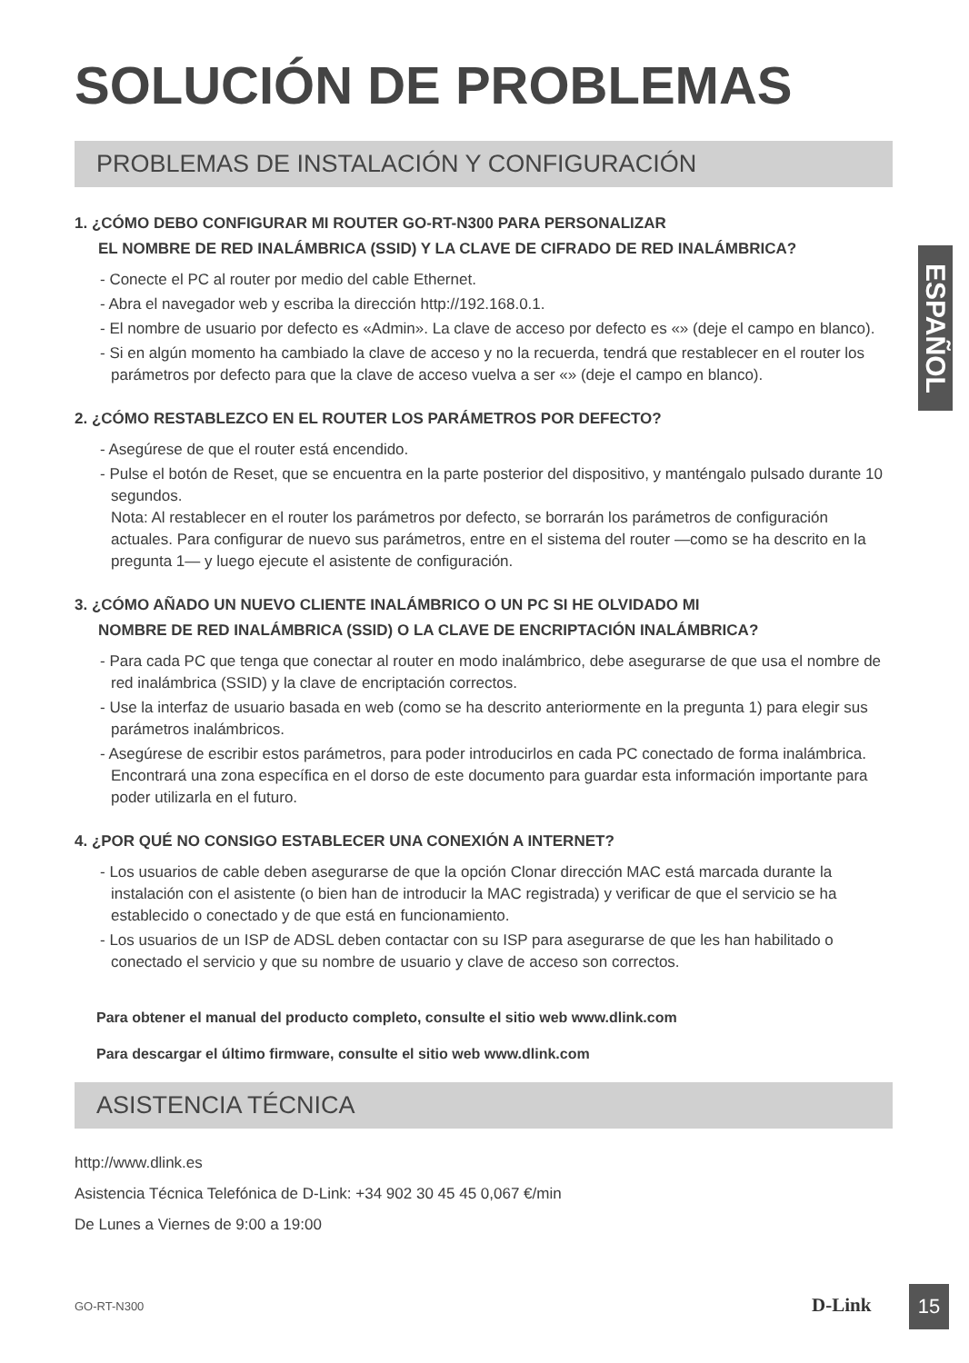ESPAÑOL
SOLUCIÓN DE PROBLEMAS
PROBLEMAS DE INSTALACIÓN Y CONFIGURACIÓN
1. ¿CÓMO DEBO CONFIGURAR MI ROUTER GO-RT-N300 PARA PERSONALIZAR
EL NOMBRE DE RED INALÁMBRICA (SSID) Y LA CLAVE DE CIFRADO DE RED INALÁMBRICA?
- Conecte el PC al router por medio del cable Ethernet.
- Abra el navegador web y escriba la dirección http://192.168.0.1.
- El nombre de usuario por defecto es «Admin». La clave de acceso por defecto es «» (deje el campo en blanco).
- Si en algún momento ha cambiado la clave de acceso y no la recuerda, tendrá que restablecer en el router los parámetros por defecto para que la clave de acceso vuelva a ser «» (deje el campo en blanco).
2. ¿CÓMO RESTABLEZCO EN EL ROUTER LOS PARÁMETROS POR DEFECTO?
- Asegúrese de que el router está encendido.
- Pulse el botón de Reset, que se encuentra en la parte posterior del dispositivo, y manténgalo pulsado durante 10 segundos.
Nota: Al restablecer en el router los parámetros por defecto, se borrarán los parámetros de configuración actuales. Para configurar de nuevo sus parámetros, entre en el sistema del router —como se ha descrito en la pregunta 1— y luego ejecute el asistente de configuración.
3. ¿CÓMO AÑADO UN NUEVO CLIENTE INALÁMBRICO O UN PC SI HE OLVIDADO MI
NOMBRE DE RED INALÁMBRICA (SSID) O LA CLAVE DE ENCRIPTACIÓN INALÁMBRICA?
- Para cada PC que tenga que conectar al router en modo inalámbrico, debe asegurarse de que usa el nombre de red inalámbrica (SSID) y la clave de encriptación correctos.
- Use la interfaz de usuario basada en web (como se ha descrito anteriormente en la pregunta 1) para elegir sus parámetros inalámbricos.
- Asegúrese de escribir estos parámetros, para poder introducirlos en cada PC conectado de forma inalámbrica. Encontrará una zona específica en el dorso de este documento para guardar esta información importante para poder utilizarla en el futuro.
4. ¿POR QUÉ NO CONSIGO ESTABLECER UNA CONEXIÓN A INTERNET?
- Los usuarios de cable deben asegurarse de que la opción Clonar dirección MAC está marcada durante la instalación con el asistente (o bien han de introducir la MAC registrada) y verificar de que el servicio se ha establecido o conectado y de que está en funcionamiento.
- Los usuarios de un ISP de ADSL deben contactar con su ISP para asegurarse de que les han habilitado o conectado el servicio y que su nombre de usuario y clave de acceso son correctos.
Para obtener el manual del producto completo, consulte el sitio web www.dlink.com
Para descargar el último firmware, consulte el sitio web www.dlink.com
ASISTENCIA TÉCNICA
http://www.dlink.es
Asistencia Técnica Telefónica de D-Link: +34 902 30 45 45 0,067 €/min
De Lunes a Viernes de 9:00 a 19:00
GO-RT-N300 D-Link 15